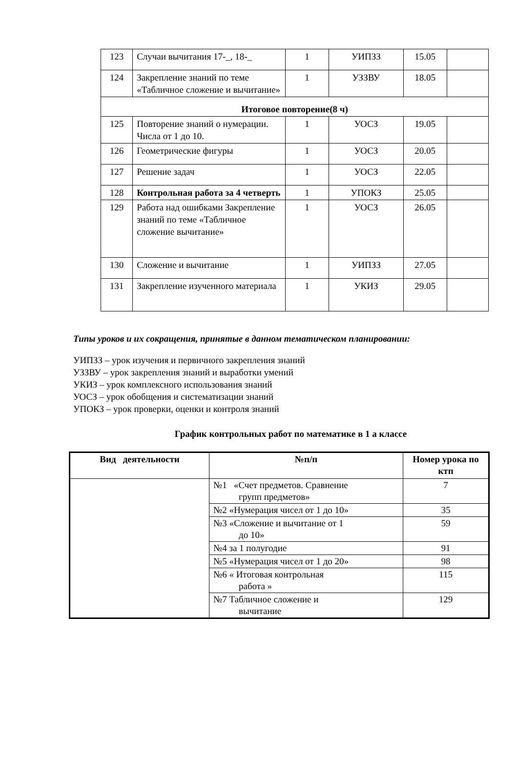| 123 | Случаи вычитания 17-_, 18-_ | 1 | УИПЗЗ | 15.05 | |
| 124 | Закрепление знаний по теме «Табличное сложение и вычитание» | 1 | УЗЗВУ | 18.05 | |
| Итоговое повторение(8 ч) | | | | | |
| 125 | Повторение знаний о нумерации. Числа от 1 до 10. | 1 | УОСЗ | 19.05 | |
| 126 | Геометрические фигуры | 1 | УОСЗ | 20.05 | |
| 127 | Решение задач | 1 | УОСЗ | 22.05 | |
| 128 | Контрольная работа за 4 четверть | 1 | УПОКЗ | 25.05 | |
| 129 | Работа над ошибками Закрепление знаний по теме «Табличное сложение вычитание» | 1 | УОСЗ | 26.05 | |
| 130 | Сложение и вычитание | 1 | УИПЗЗ | 27.05 | |
| 131 | Закрепление изученного материала | 1 | УКИЗ | 29.05 | |
Типы уроков и их сокращения, принятые в данном тематическом планировании:
УИПЗЗ – урок изучения и первичного закрепления знаний
УЗЗВУ – урок закрепления знаний и выработки умений
УКИЗ – урок комплексного использования знаний
УОСЗ – урок обобщения и систематизации знаний
УПОКЗ – урок проверки, оценки и контроля знаний
График контрольных работ по математике в 1 а классе
| Вид деятельности | №п/п | Номер урока по ктп |
| --- | --- | --- |
| | №1 «Счет предметов. Сравнение групп предметов» | 7 |
| | №2 «Нумерация чисел от 1 до 10» | 35 |
| | №3 «Сложение и вычитание от 1 до 10» | 59 |
| | №4 за 1 полугодие | 91 |
| | №5 «Нумерация чисел от 1 до 20» | 98 |
| | №6 « Итоговая контрольная работа » | 115 |
| | №7 Табличное сложение и вычитание | 129 |